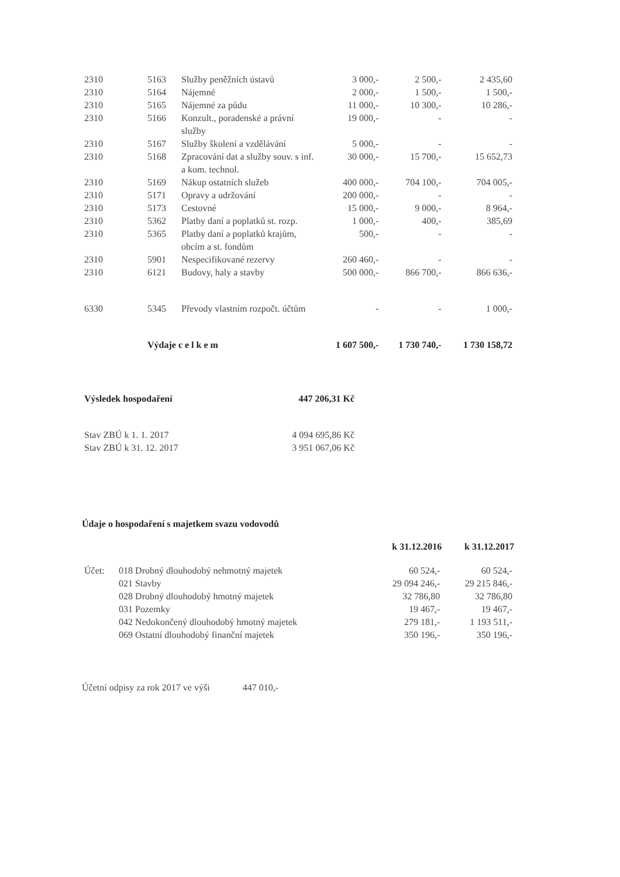| 2310 | 5163 | Služby peněžních ústavů | 3 000,- | 2 500,- | 2 435,60 |
| 2310 | 5164 | Nájemné | 2 000,- | 1 500,- | 1 500,- |
| 2310 | 5165 | Nájemné za půdu | 11 000,- | 10 300,- | 10 286,- |
| 2310 | 5166 | Konzult., poradenské a právní služby | 19 000,- | - | - |
| 2310 | 5167 | Služby školení a vzdělávání | 5 000,- | - | - |
| 2310 | 5168 | Zpracování dat a služby souv. s inf. a kom. technol. | 30 000,- | 15 700,- | 15 652,73 |
| 2310 | 5169 | Nákup ostatních služeb | 400 000,- | 704 100,- | 704 005,- |
| 2310 | 5171 | Opravy a udržování | 200 000,- | - | - |
| 2310 | 5173 | Cestovné | 15 000,- | 9 000,- | 8 964,- |
| 2310 | 5362 | Platby daní a poplatků st. rozp. | 1 000,- | 400,- | 385,69 |
| 2310 | 5365 | Platby daní a poplatků krajům, obcím a st. fondům | 500,- | - | - |
| 2310 | 5901 | Nespecifikované rezervy | 260 460,- | - | - |
| 2310 | 6121 | Budovy, haly a stavby | 500 000,- | 866 700,- | 866 636,- |
| 6330 | 5345 | Převody vlastním rozpočt. účtům | - | - | 1 000,- |
| | Výdaje c e l k e m | | 1 607 500,- | 1 730 740,- | 1 730 158,72 |
| Výsledek hospodaření | 447 206,31 Kč |
| Stav ZBÚ k 1. 1. 2017 | 4 094 695,86 Kč |
| Stav ZBÚ k 31. 12. 2017 | 3 951 067,06 Kč |
Údaje o hospodaření s majetkem svazu vodovodů
| | | k 31.12.2016 | k 31.12.2017 |
| --- | --- | --- | --- |
| Účet: | 018 Drobný dlouhodobý nehmotný majetek | 60 524,- | 60 524,- |
| | 021 Stavby | 29 094 246,- | 29 215 846,- |
| | 028 Drobný dlouhodobý hmotný majetek | 32 786,80 | 32 786,80 |
| | 031 Pozemky | 19 467,- | 19 467,- |
| | 042 Nedokončený dlouhodobý hmotný majetek | 279 181,- | 1 193 511,- |
| | 069 Ostatní dlouhodobý finanční majetek | 350 196,- | 350 196,- |
Účetní odpisy za rok 2017 ve výši 447 010,-